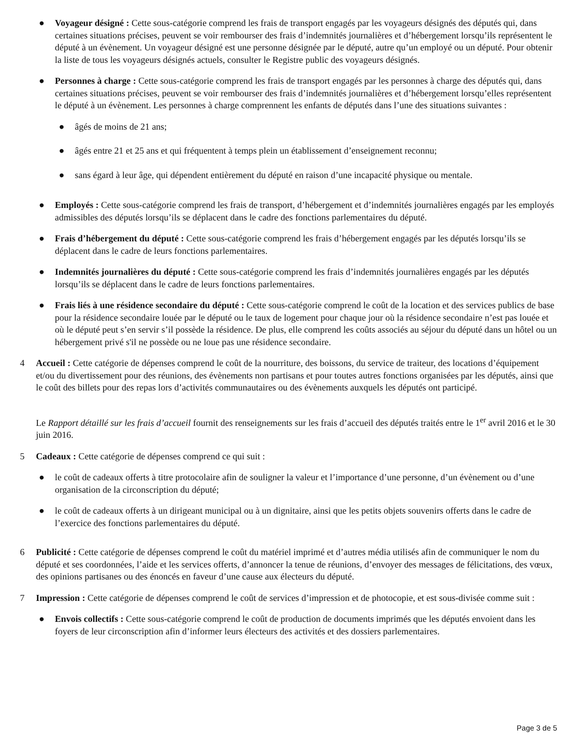● Voyageur désigné : Cette sous-catégorie comprend les frais de transport engagés par les voyageurs désignés des députés qui, dans certaines situations précises, peuvent se voir rembourser des frais d’indemnités journalières et d’hébergement lorsqu’ils représentent le député à un évènement. Un voyageur désigné est une personne désignée par le député, autre qu’un employé ou un député. Pour obtenir la liste de tous les voyageurs désignés actuels, consulter le Registre public des voyageurs désignés.
● Personnes à charge : Cette sous-catégorie comprend les frais de transport engagés par les personnes à charge des députés qui, dans certaines situations précises, peuvent se voir rembourser des frais d’indemnités journalières et d’hébergement lorsqu’elles représentent le député à un évènement. Les personnes à charge comprennent les enfants de députés dans l’une des situations suivantes :
● âgés de moins de 21 ans;
● âgés entre 21 et 25 ans et qui fréquentent à temps plein un établissement d’enseignement reconnu;
● sans égard à leur âge, qui dépendent entièrement du député en raison d’une incapacité physique ou mentale.
● Employés : Cette sous-catégorie comprend les frais de transport, d’hébergement et d’indemnités journalières engagés par les employés admissibles des députés lorsqu’ils se déplacent dans le cadre des fonctions parlementaires du député.
● Frais d’hébergement du député : Cette sous-catégorie comprend les frais d’hébergement engagés par les députés lorsqu’ils se déplacent dans le cadre de leurs fonctions parlementaires.
● Indemnités journalières du député : Cette sous-catégorie comprend les frais d’indemnités journalières engagés par les députés lorsqu’ils se déplacent dans le cadre de leurs fonctions parlementaires.
● Frais liés à une résidence secondaire du député : Cette sous-catégorie comprend le coût de la location et des services publics de base pour la résidence secondaire louée par le député ou le taux de logement pour chaque jour où la résidence secondaire n’est pas louée et où le député peut s’en servir s’il possède la résidence. De plus, elle comprend les coûts associés au séjour du député dans un hôtel ou un hébergement privé s'il ne possède ou ne loue pas une résidence secondaire.
4 Accueil : Cette catégorie de dépenses comprend le coût de la nourriture, des boissons, du service de traiteur, des locations d’équipement et/ou du divertissement pour des réunions, des évènements non partisans et pour toutes autres fonctions organisées par les députés, ainsi que le coût des billets pour des repas lors d’activités communautaires ou des évènements auxquels les députés ont participé.
Le Rapport détaillé sur les frais d’accueil fournit des renseignements sur les frais d’accueil des députés traités entre le 1<sup>er</sup> avril 2016 et le 30 juin 2016.
5 Cadeaux : Cette catégorie de dépenses comprend ce qui suit :
● le coût de cadeaux offerts à titre protocolaire afin de souligner la valeur et l’importance d’une personne, d’un évènement ou d’une organisation de la circonscription du député;
● le coût de cadeaux offerts à un dirigeant municipal ou à un dignitaire, ainsi que les petits objets souvenirs offerts dans le cadre de l’exercice des fonctions parlementaires du député.
6 Publicité : Cette catégorie de dépenses comprend le coût du matériel imprimé et d’autres média utilisés afin de communiquer le nom du député et ses coordonnées, l’aide et les services offerts, d’annoncer la tenue de réunions, d’envoyer des messages de félicitations, des vœux, des opinions partisanes ou des énoncés en faveur d’une cause aux électeurs du député.
7 Impression : Cette catégorie de dépenses comprend le coût de services d’impression et de photocopie, et est sous-divisée comme suit :
● Envois collectifs : Cette sous-catégorie comprend le coût de production de documents imprimés que les députés envoient dans les foyers de leur circonscription afin d’informer leurs électeurs des activités et des dossiers parlementaires.
Page 3 de 5